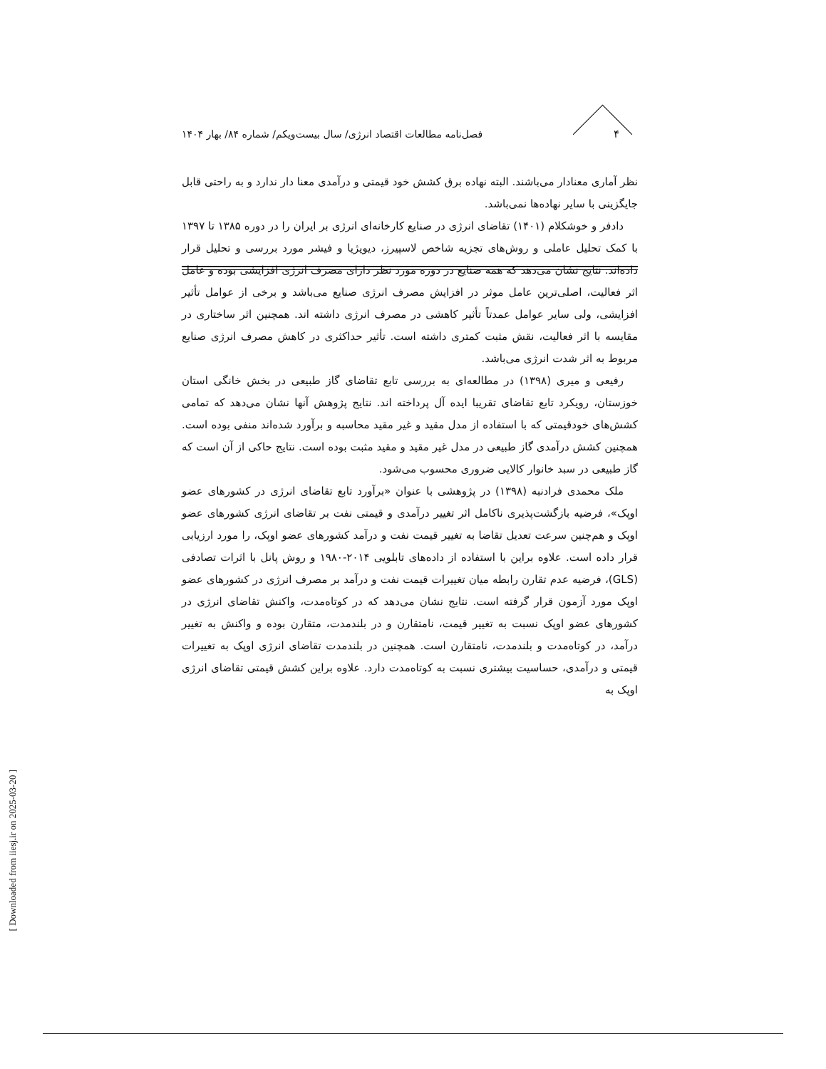۴ فصل‌نامه مطالعات اقتصاد انرژی/ سال بیست‌ویکم/ شماره ۸۴/ بهار ۱۴۰۴
نظر آماری معنادار می‌باشند. البته نهاده برق کشش خود قیمتی و درآمدی معنا دار ندارد و به راحتی قابل جایگزینی با سایر نهاده‌ها نمی‌باشد.
دادفر و خوشکلام (۱۴۰۱) تقاضای انرژی در صنایع کارخانه‌ای انرژی بر ایران را در دوره ۱۳۸۵ تا ۱۳۹۷ با کمک تحلیل عاملی و روش‌های تجزیه شاخص لاسپیرز، دیویژیا و فیشر مورد بررسی و تحلیل قرار داده‌اند. نتایج نشان می‌دهد که همه صنایع در دوره مورد نظر دارای مصرف انرژی افزایشی بوده و عامل اثر فعالیت، اصلی‌ترین عامل موثر در افزایش مصرف انرژی صنایع می‌باشد و برخی از عوامل تأثیر افزایشی، ولی سایر عوامل عمدتاً تأثیر کاهشی در مصرف انرژی داشته اند. همچنین اثر ساختاری در مقایسه با اثر فعالیت، نقش مثبت کمتری داشته است. تأثیر حداکثری در کاهش مصرف انرژی صنایع مربوط به اثر شدت انرژی می‌باشد.
رفیعی و میری (۱۳۹۸) در مطالعه‌ای به بررسی تابع تقاضای گاز طبیعی در بخش خانگی استان خوزستان، رویکرد تابع تقاضای تقریبا ایده آل پرداخته اند. نتایج پژوهش آنها نشان می‌دهد که تمامی کشش‌های خودقیمتی که با استفاده از مدل مقید و غیر مقید محاسبه و برآورد شده‌اند منفی بوده است. همچنین کشش درآمدی گاز طبیعی در مدل غیر مقید و مقید مثبت بوده است. نتایج حاکی از آن است که گاز طبیعی در سبد خانوار کالایی ضروری محسوب می‌شود.
ملک محمدی فرادنبه (۱۳۹۸) در پژوهشی با عنوان «برآورد تابع تقاضای انرژی در کشورهای عضو اوپک»، فرضیه بازگشت‌پذیری ناکامل اثر تغییر درآمدی و قیمتی نفت بر تقاضای انرژی کشورهای عضو اوپک و هم‌چنین سرعت تعدیل تقاضا به تغییر قیمت نفت و درآمد کشورهای عضو اوپک، را مورد ارزیابی قرار داده است. علاوه براین با استفاده از داده‌های تابلویی ۲۰۱۴-۱۹۸۰ و روش پانل با اثرات تصادفی (GLS)، فرضیه عدم تقارن رابطه میان تغییرات قیمت نفت و درآمد بر مصرف انرژی در کشورهای عضو اوپک مورد آزمون قرار گرفته است. نتایج نشان می‌دهد که در کوتاه‌مدت، واکنش تقاضای انرژی در کشورهای عضو اوپک نسبت به تغییر قیمت، نامتقارن و در بلندمدت، متقارن بوده و واکنش به تغییر درآمد، در کوتاه‌مدت و بلندمدت، نامتقارن است. همچنین در بلندمدت تقاضای انرژی اوپک به تغییرات قیمتی و درآمدی، حساسیت بیشتری نسبت به کوتاه‌مدت دارد. علاوه براین کشش قیمتی تقاضای انرژی اوپک به
[ Downloaded from iiesj.ir on 2025-03-20 ]